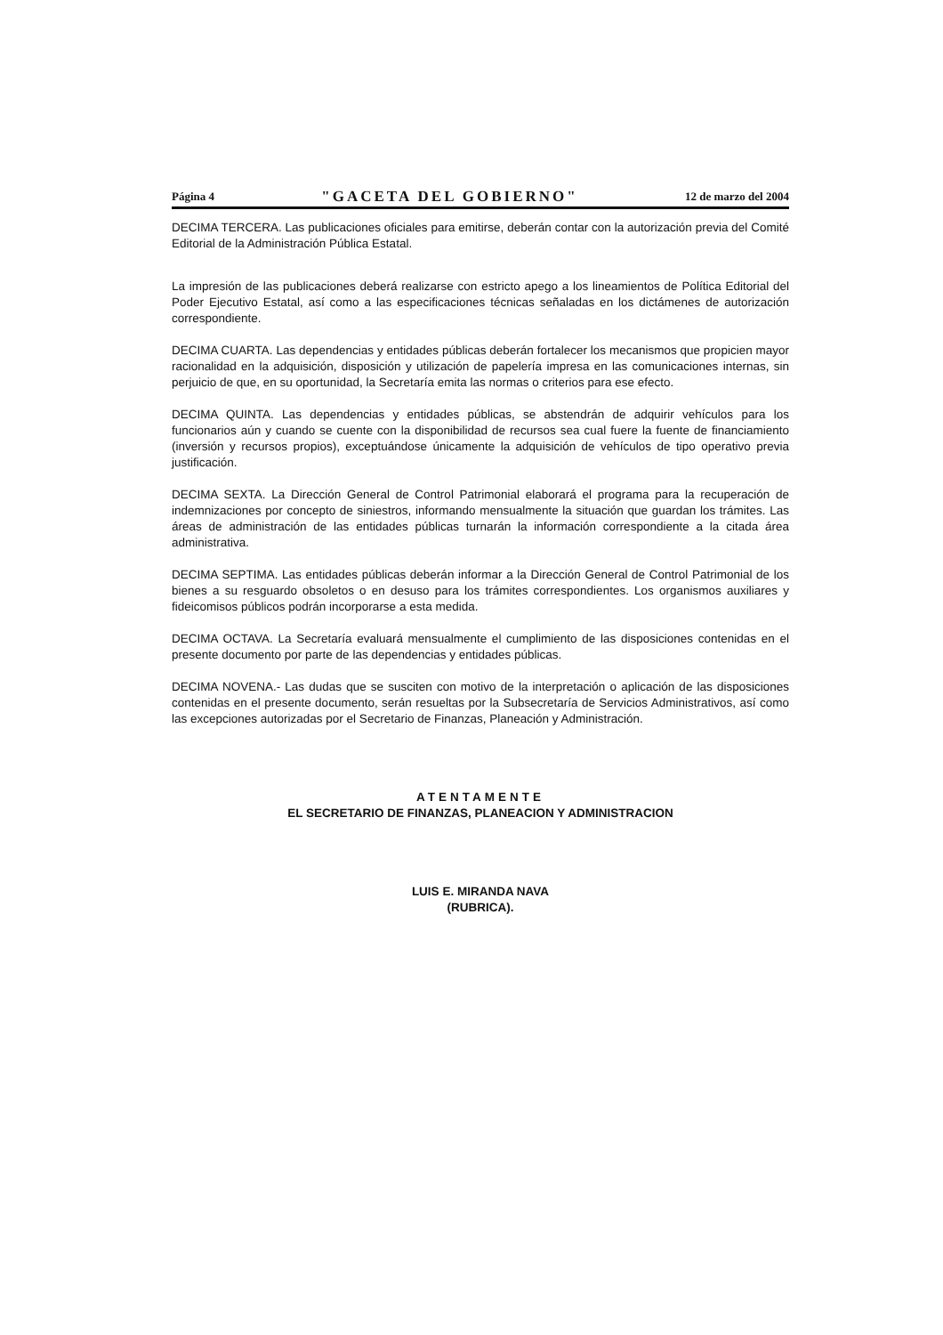Página 4 "GACETA DEL GOBIERNO" 12 de marzo del 2004
DECIMA TERCERA. Las publicaciones oficiales para emitirse, deberán contar con la autorización previa del Comité Editorial de la Administración Pública Estatal.
La impresión de las publicaciones deberá realizarse con estricto apego a los lineamientos de Política Editorial del Poder Ejecutivo Estatal, así como a las especificaciones técnicas señaladas en los dictámenes de autorización correspondiente.
DECIMA CUARTA. Las dependencias y entidades públicas deberán fortalecer los mecanismos que propicien mayor racionalidad en la adquisición, disposición y utilización de papelería impresa en las comunicaciones internas, sin perjuicio de que, en su oportunidad, la Secretaría emita las normas o criterios para ese efecto.
DECIMA QUINTA. Las dependencias y entidades públicas, se abstendrán de adquirir vehículos para los funcionarios aún y cuando se cuente con la disponibilidad de recursos sea cual fuere la fuente de financiamiento (inversión y recursos propios), exceptuándose únicamente la adquisición de vehículos de tipo operativo previa justificación.
DECIMA SEXTA. La Dirección General de Control Patrimonial elaborará el programa para la recuperación de indemnizaciones por concepto de siniestros, informando mensualmente la situación que guardan los trámites. Las áreas de administración de las entidades públicas turnarán la información correspondiente a la citada área administrativa.
DECIMA SEPTIMA. Las entidades públicas deberán informar a la Dirección General de Control Patrimonial de los bienes a su resguardo obsoletos o en desuso para los trámites correspondientes. Los organismos auxiliares y fideicomisos públicos podrán incorporarse a esta medida.
DECIMA OCTAVA. La Secretaría evaluará mensualmente el cumplimiento de las disposiciones contenidas en el presente documento por parte de las dependencias y entidades públicas.
DECIMA NOVENA.- Las dudas que se susciten con motivo de la interpretación o aplicación de las disposiciones contenidas en el presente documento, serán resueltas por la Subsecretaría de Servicios Administrativos, así como las excepciones autorizadas por el Secretario de Finanzas, Planeación y Administración.
ATENTAMENTE
EL SECRETARIO DE FINANZAS, PLANEACION Y ADMINISTRACION
LUIS E. MIRANDA NAVA
(RUBRICA).